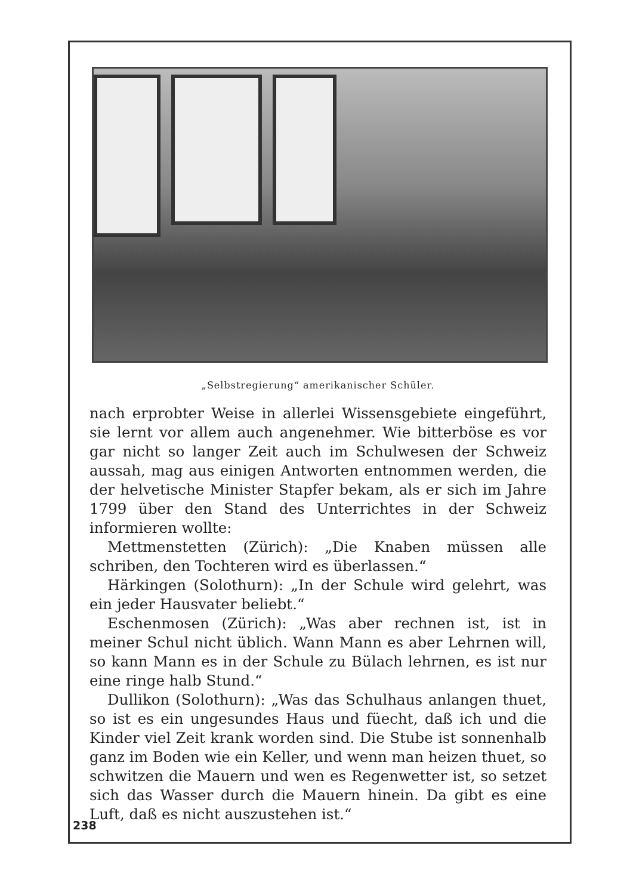„Selbstregierung“ amerikanischer Schüler.
nach erprobter Weise in allerlei Wissensgebiete eingeführt, sie lernt vor allem auch angenehmer. Wie bitterböse es vor gar nicht so langer Zeit auch im Schulwesen der Schweiz aussah, mag aus einigen Antworten entnommen werden, die der helvetische Minister Stapfer bekam, als er sich im Jahre 1799 über den Stand des Unterrichtes in der Schweiz informieren wollte:
Mettmenstetten (Zürich): „Die Knaben müssen alle schriben, den Tochteren wird es überlassen.“
Härkingen (Solothurn): „In der Schule wird gelehrt, was ein jeder Hausvater beliebt.“
Eschenmosen (Zürich): „Was aber rechnen ist, ist in meiner Schul nicht üblich. Wann Mann es aber Lehrnen will, so kann Mann es in der Schule zu Bülach lehrnen, es ist nur eine ringe halb Stund.“
Dullikon (Solothurn): „Was das Schulhaus anlangen thuet, so ist es ein ungesundes Haus und füecht, daß ich und die Kinder viel Zeit krank worden sind. Die Stube ist sonnenhalb ganz im Boden wie ein Keller, und wenn man heizen thuet, so schwitzen die Mauern und wen es Regenwetter ist, so setzet sich das Wasser durch die Mauern hinein. Da gibt es eine Luft, daß es nicht auszustehen ist.“
238